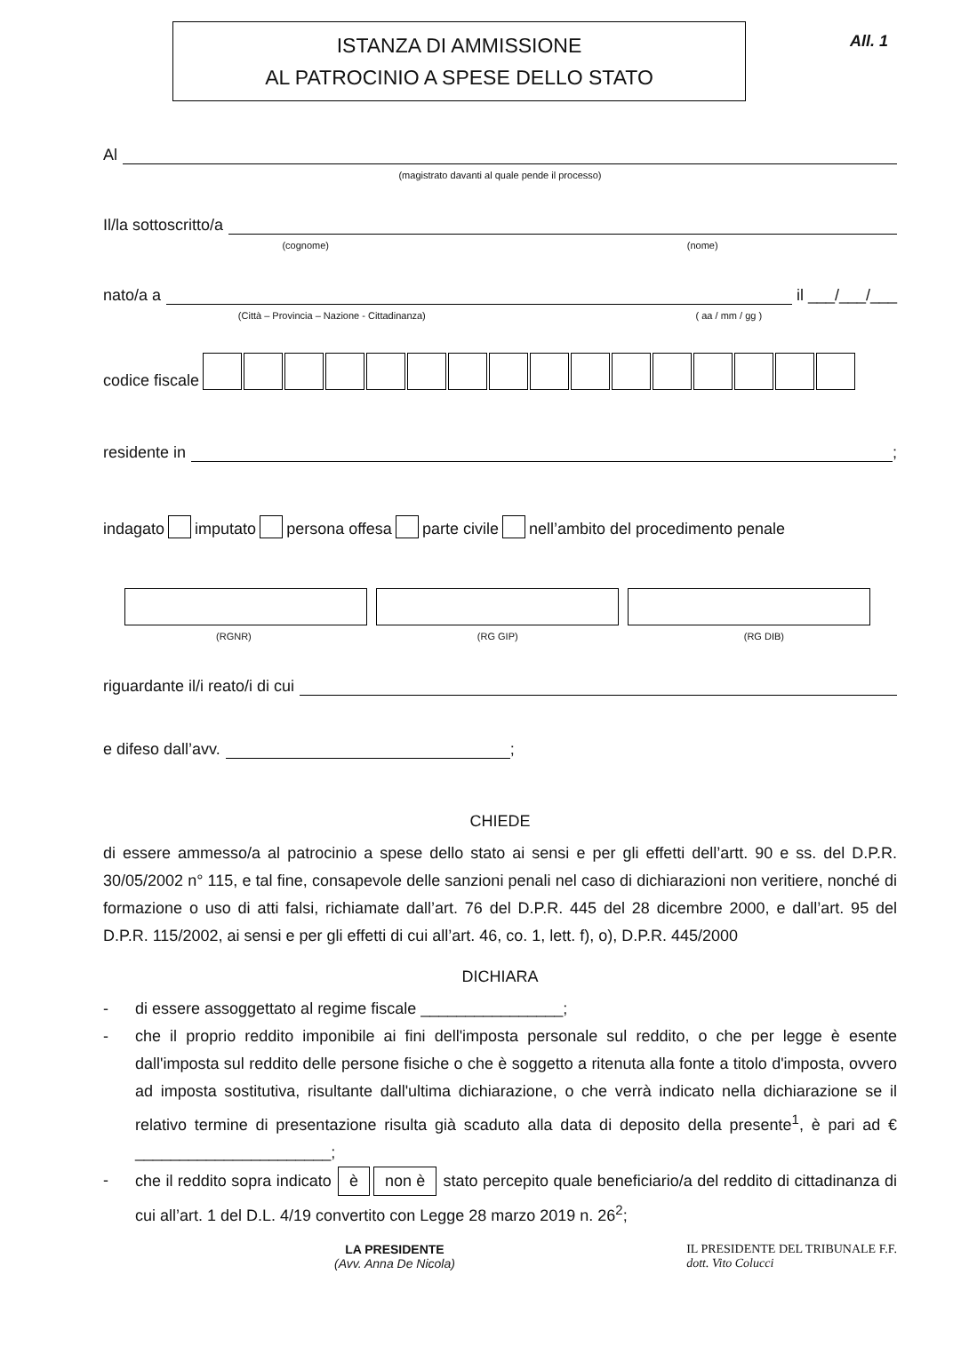All. 1
ISTANZA DI AMMISSIONE
AL PATROCINIO A SPESE DELLO STATO
Al
(magistrato davanti al quale pende il processo)
Il/la sottoscritto/a
(cognome) (nome)
nato/a a il ___/___/___
(Città – Provincia – Nazione - Cittadinanza) ( aa / mm / gg )
codice fiscale
residente in ;
indagato imputato persona offesa parte civile nell’ambito del procedimento penale
(RGNR) (RG GIP) (RG DIB)
riguardante il/i reato/i di cui
e difeso dall’avv. ;
CHIEDE
di essere ammesso/a al patrocinio a spese dello stato ai sensi e per gli effetti dell’artt. 90 e ss. del D.P.R. 30/05/2002 n° 115, e tal fine, consapevole delle sanzioni penali nel caso di dichiarazioni non veritiere, nonché di formazione o uso di atti falsi, richiamate dall’art. 76 del D.P.R. 445 del 28 dicembre 2000, e dall’art. 95 del D.P.R. 115/2002, ai sensi e per gli effetti di cui all’art. 46, co. 1, lett. f), o), D.P.R. 445/2000
DICHIARA
- di essere assoggettato al regime fiscale ________________;
- che il proprio reddito imponibile ai fini dell'imposta personale sul reddito, o che per legge è esente dall'imposta sul reddito delle persone fisiche o che è soggetto a ritenuta alla fonte a titolo d'imposta, ovvero ad imposta sostitutiva, risultante dall'ultima dichiarazione, o che verrà indicato nella dichiarazione se il relativo termine di presentazione risulta già scaduto alla data di deposito della presente<sup>1</sup>, è pari ad € ______________________;
- che il reddito sopra indicato è non è stato percepito quale beneficiario/a del reddito di cittadinanza di cui all’art. 1 del D.L. 4/19 convertito con Legge 28 marzo 2019 n. 26<sup>2</sup>;
LA PRESIDENTE
(Avv. Anna De Nicola) IL PRESIDENTE DEL TRIBUNALE F.F.
dott. Vito Colucci